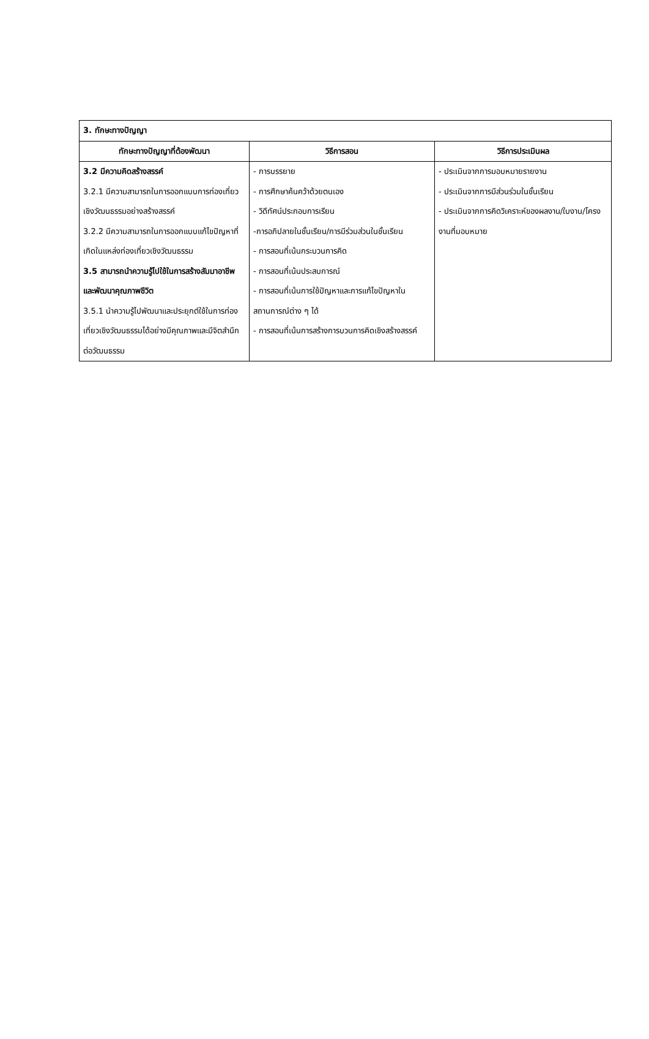| 3. ทักษะทางปัญญา | | |
| ทักษะทางปัญญาที่ต้องพัฒนา | วิธีการสอน | วิธีการประเมินผล |
| 3.2 มีความคิดสร้างสรรค์ 3.2.1 มีความสามารถในการออกแบบการท่องเที่ยวเชิงวัฒนธรรมอย่างสร้างสรรค์ 3.2.2 มีความสามารถในการออกแบบแก้ไขปัญหาที่เกิดในแหล่งท่องเที่ยวเชิงวัฒนธรรม 3.5 สามารถนำความรู้ไปใช้ในการสร้างสัมมาอาชีพและพัฒนาคุณภาพชีวิต 3.5.1 นำความรู้ไปพัฒนาและประยุกต์ใช้ในการท่องเที่ยวเชิงวัฒนธรรมได้อย่างมีคุณภาพและมีจิตสำนึกต่อวัฒนธรรม | - การบรรยาย - การศึกษาค้นคว้าด้วยตนเอง - วิดีทัศน์ประกอบการเรียน -การอภิปลายในชั้นเรียน/การมีร่วมส่วนในชั้นเรียน - การสอนที่เน้นกระบวนการคิด - การสอนที่เน้นประสบการณ์ - การสอนที่เน้นการใช้ปัญหาและการแก้ไขปัญหาในสถานการณ์ต่าง ๆ ได้ - การสอนที่เน้นการสร้างการบวนการคิดเชิงสร้างสรรค์ | - ประเมินจากการมอบหมายรายงาน - ประเมินจากการมีส่วนร่วมในชั้นเรียน - ประเมินจากการคิดวิเคราะห์ของผลงาน/ใบงาน/โครงงานที่มอบหมาย |